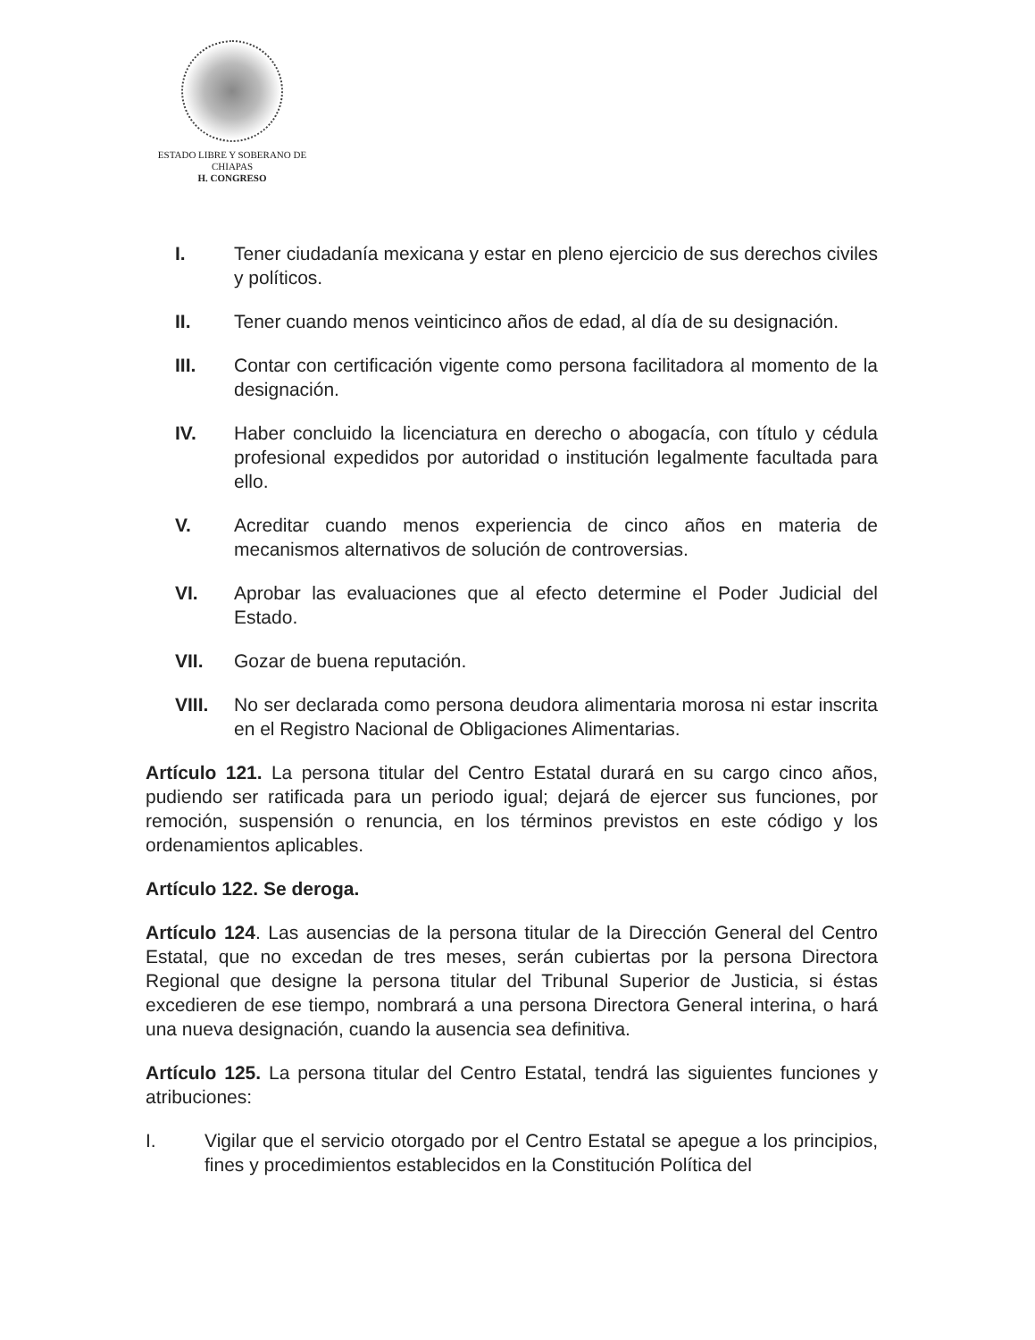ESTADO LIBRE Y SOBERANO DE
CHIAPAS
H. CONGRESO
I. Tener ciudadanía mexicana y estar en pleno ejercicio de sus derechos civiles y políticos.
II. Tener cuando menos veinticinco años de edad, al día de su designación.
III. Contar con certificación vigente como persona facilitadora al momento de la designación.
IV. Haber concluido la licenciatura en derecho o abogacía, con título y cédula profesional expedidos por autoridad o institución legalmente facultada para ello.
V. Acreditar cuando menos experiencia de cinco años en materia de mecanismos alternativos de solución de controversias.
VI. Aprobar las evaluaciones que al efecto determine el Poder Judicial del Estado.
VII. Gozar de buena reputación.
VIII. No ser declarada como persona deudora alimentaria morosa ni estar inscrita en el Registro Nacional de Obligaciones Alimentarias.
Artículo 121. La persona titular del Centro Estatal durará en su cargo cinco años, pudiendo ser ratificada para un periodo igual; dejará de ejercer sus funciones, por remoción, suspensión o renuncia, en los términos previstos en este código y los ordenamientos aplicables.
Artículo 122. Se deroga.
Artículo 124. Las ausencias de la persona titular de la Dirección General del Centro Estatal, que no excedan de tres meses, serán cubiertas por la persona Directora Regional que designe la persona titular del Tribunal Superior de Justicia, si éstas excedieren de ese tiempo, nombrará a una persona Directora General interina, o hará una nueva designación, cuando la ausencia sea definitiva.
Artículo 125. La persona titular del Centro Estatal, tendrá las siguientes funciones y atribuciones:
I. Vigilar que el servicio otorgado por el Centro Estatal se apegue a los principios, fines y procedimientos establecidos en la Constitución Política del